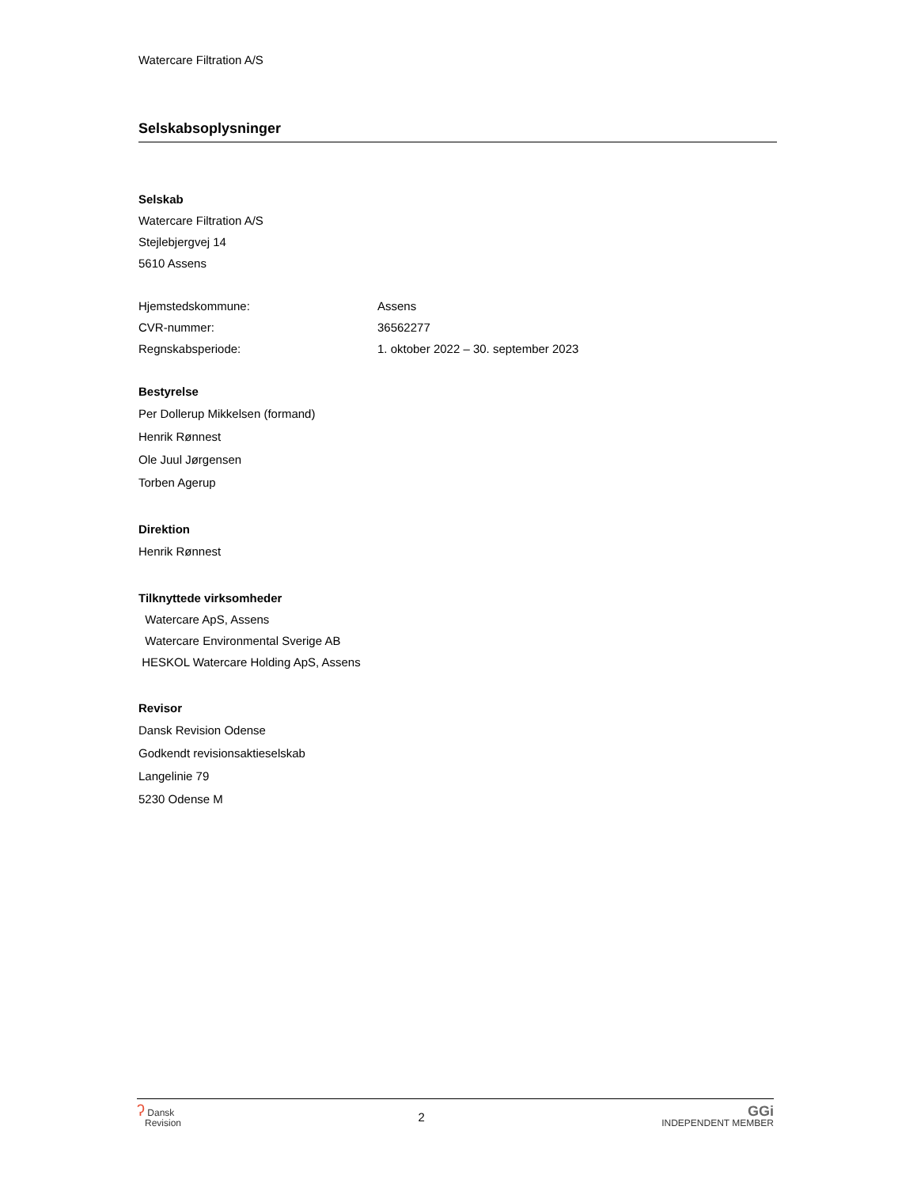Watercare Filtration A/S
Selskabsoplysninger
Selskab
Watercare Filtration A/S
Stejlebjergvej 14
5610 Assens
Hjemstedskommune: Assens
CVR-nummer: 36562277
Regnskabsperiode: 1. oktober 2022 – 30. september 2023
Bestyrelse
Per Dollerup Mikkelsen (formand)
Henrik Rønnest
Ole Juul Jørgensen
Torben Agerup
Direktion
Henrik Rønnest
Tilknyttede virksomheder
Watercare ApS, Assens
Watercare Environmental Sverige AB
HESKOL Watercare Holding ApS, Assens
Revisor
Dansk Revision Odense
Godkendt revisionsaktieselskab
Langelinie 79
5230 Odense M
ʔ Dansk
Revision
2
GGi
INDEPENDENT MEMBER